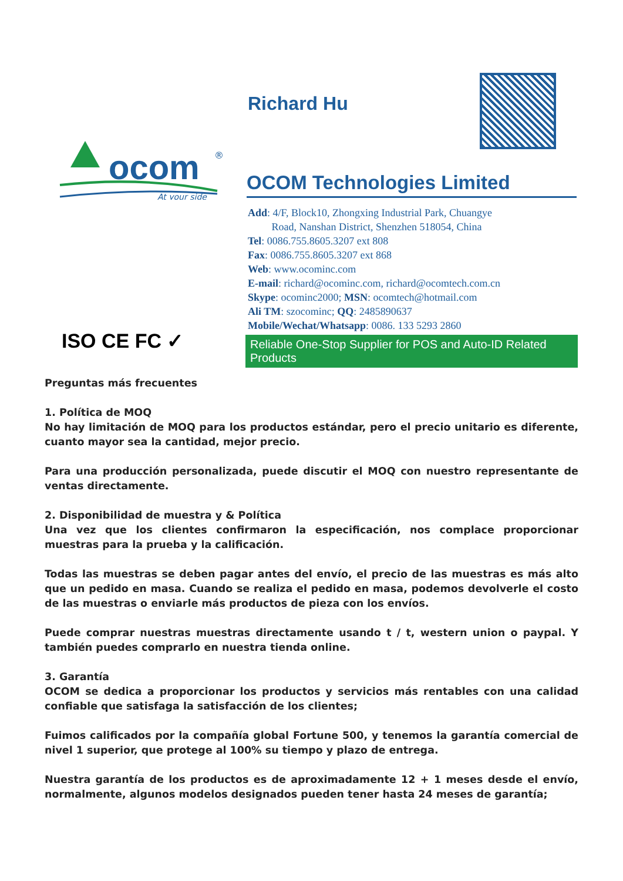Richard Hu
ocom
®
At your side
OCOM Technologies Limited
Add: 4/F, Block10, Zhongxing Industrial Park, Chuangye
Road, Nanshan District, Shenzhen 518054, China
Tel: 0086.755.8605.3207 ext 808
Fax: 0086.755.8605.3207 ext 868
Web: www.ocominc.com
E-mail: richard@ocominc.com, richard@ocomtech.com.cn
Skype: ocominc2000; MSN: ocomtech@hotmail.com
Ali TM: szocominc; QQ: 2485890637
Mobile/Wechat/Whatsapp: 0086. 133 5293 2860
ISO CE FC ✓
Reliable One-Stop Supplier for POS and Auto-ID Related Products
Preguntas más frecuentes
1. Política de MOQ
No hay limitación de MOQ para los productos estándar, pero el precio unitario es diferente, cuanto mayor sea la cantidad, mejor precio.
Para una producción personalizada, puede discutir el MOQ con nuestro representante de ventas directamente.
2. Disponibilidad de muestra y & Política
Una vez que los clientes confirmaron la especificación, nos complace proporcionar muestras para la prueba y la calificación.
Todas las muestras se deben pagar antes del envío, el precio de las muestras es más alto que un pedido en masa. Cuando se realiza el pedido en masa, podemos devolverle el costo de las muestras o enviarle más productos de pieza con los envíos.
Puede comprar nuestras muestras directamente usando t / t, western union o paypal. Y también puedes comprarlo en nuestra tienda online.
3. Garantía
OCOM se dedica a proporcionar los productos y servicios más rentables con una calidad confiable que satisfaga la satisfacción de los clientes;
Fuimos calificados por la compañía global Fortune 500, y tenemos la garantía comercial de nivel 1 superior, que protege al 100% su tiempo y plazo de entrega.
Nuestra garantía de los productos es de aproximadamente 12 + 1 meses desde el envío, normalmente, algunos modelos designados pueden tener hasta 24 meses de garantía;